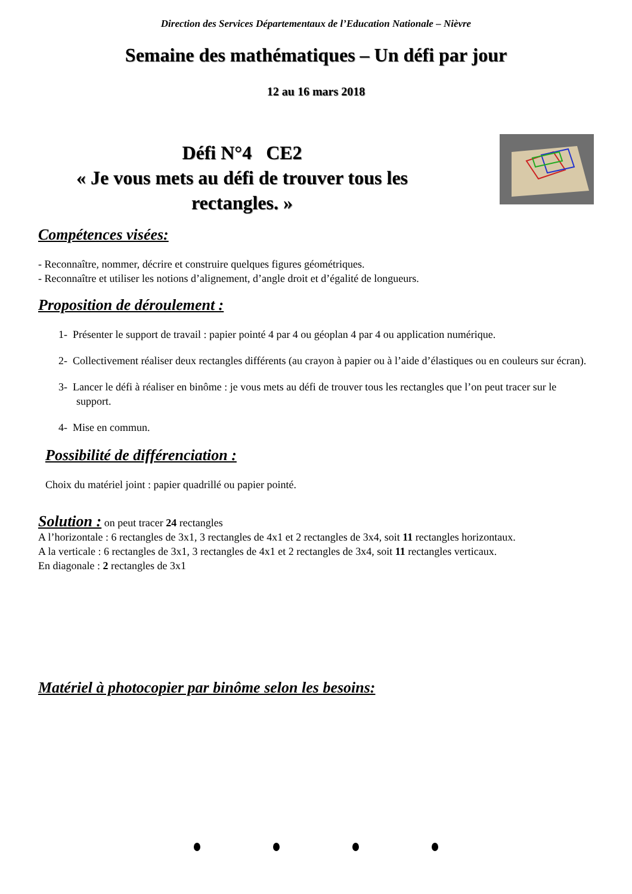Direction des Services Départementaux de l’Education Nationale – Nièvre
Semaine des mathématiques – Un défi par jour
12 au 16 mars 2018
Défi N°4 CE2
« Je vous mets au défi de trouver tous les rectangles. »
Compétences visées:
- Reconnaître, nommer, décrire et construire quelques figures géométriques.
- Reconnaître et utiliser les notions d’alignement, d’angle droit et d’égalité de longueurs.
Proposition de déroulement :
1- Présenter le support de travail : papier pointé 4 par 4 ou géoplan 4 par 4 ou application numérique.
2- Collectivement réaliser deux rectangles différents (au crayon à papier ou à l’aide d’élastiques ou en couleurs sur écran).
3- Lancer le défi à réaliser en binôme : je vous mets au défi de trouver tous les rectangles que l’on peut tracer sur le support.
4- Mise en commun.
Possibilité de différenciation :
Choix du matériel joint : papier quadrillé ou papier pointé.
Solution : on peut tracer 24 rectangles
A l’horizontale : 6 rectangles de 3x1, 3 rectangles de 4x1 et 2 rectangles de 3x4, soit 11 rectangles horizontaux.
A la verticale : 6 rectangles de 3x1, 3 rectangles de 4x1 et 2 rectangles de 3x4, soit 11 rectangles verticaux.
En diagonale : 2 rectangles de 3x1
Matériel à photocopier par binôme selon les besoins: